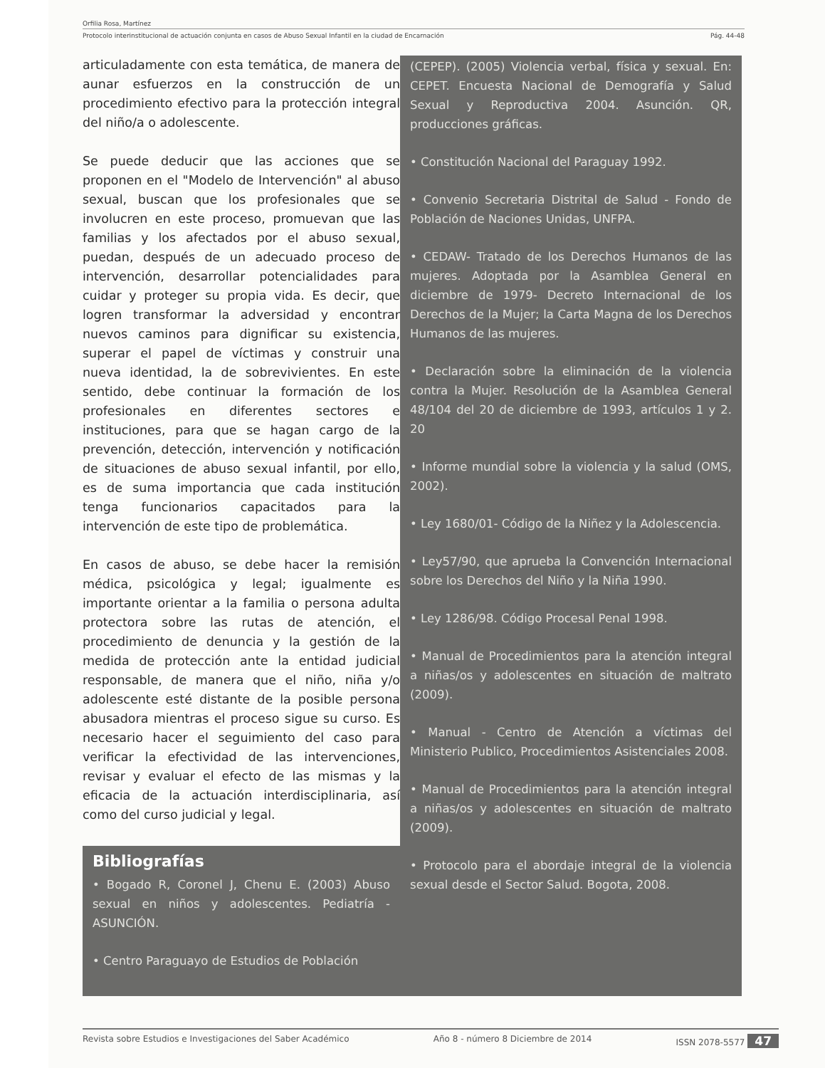Orfilia Rosa, Martínez
Protocolo interinstitucional de actuación conjunta en casos de Abuso Sexual Infantil en la ciudad de Encarnación Pág. 44-48
articuladamente con esta temática, de manera de aunar esfuerzos en la construcción de un procedimiento efectivo para la protección integral del niño/a o adolescente.
Se puede deducir que las acciones que se proponen en el "Modelo de Intervención" al abuso sexual, buscan que los profesionales que se involucren en este proceso, promuevan que las familias y los afectados por el abuso sexual, puedan, después de un adecuado proceso de intervención, desarrollar potencialidades para cuidar y proteger su propia vida. Es decir, que logren transformar la adversidad y encontrar nuevos caminos para dignificar su existencia, superar el papel de víctimas y construir una nueva identidad, la de sobrevivientes. En este sentido, debe continuar la formación de los profesionales en diferentes sectores e instituciones, para que se hagan cargo de la prevención, detección, intervención y notificación de situaciones de abuso sexual infantil, por ello, es de suma importancia que cada institución tenga funcionarios capacitados para la intervención de este tipo de problemática.
En casos de abuso, se debe hacer la remisión médica, psicológica y legal; igualmente es importante orientar a la familia o persona adulta protectora sobre las rutas de atención, el procedimiento de denuncia y la gestión de la medida de protección ante la entidad judicial responsable, de manera que el niño, niña y/o adolescente esté distante de la posible persona abusadora mientras el proceso sigue su curso. Es necesario hacer el seguimiento del caso para verificar la efectividad de las intervenciones, revisar y evaluar el efecto de las mismas y la eficacia de la actuación interdisciplinaria, así como del curso judicial y legal.
Bibliografías
• Bogado R, Coronel J, Chenu E. (2003) Abuso sexual en niños y adolescentes. Pediatría - ASUNCIÓN.
• Centro Paraguayo de Estudios de Población
(CEPEP). (2005) Violencia verbal, física y sexual. En: CEPET. Encuesta Nacional de Demografía y Salud Sexual y Reproductiva 2004. Asunción. QR, producciones gráficas.
• Constitución Nacional del Paraguay 1992.
• Convenio Secretaria Distrital de Salud - Fondo de Población de Naciones Unidas, UNFPA.
• CEDAW- Tratado de los Derechos Humanos de las mujeres. Adoptada por la Asamblea General en diciembre de 1979- Decreto Internacional de los Derechos de la Mujer; la Carta Magna de los Derechos Humanos de las mujeres.
• Declaración sobre la eliminación de la violencia contra la Mujer. Resolución de la Asamblea General 48/104 del 20 de diciembre de 1993, artículos 1 y 2. 20
• Informe mundial sobre la violencia y la salud (OMS, 2002).
• Ley 1680/01- Código de la Niñez y la Adolescencia.
• Ley57/90, que aprueba la Convención Internacional sobre los Derechos del Niño y la Niña 1990.
• Ley 1286/98. Código Procesal Penal 1998.
• Manual de Procedimientos para la atención integral a niñas/os y adolescentes en situación de maltrato (2009).
• Manual - Centro de Atención a víctimas del Ministerio Publico, Procedimientos Asistenciales 2008.
• Manual de Procedimientos para la atención integral a niñas/os y adolescentes en situación de maltrato (2009).
• Protocolo para el abordaje integral de la violencia sexual desde el Sector Salud. Bogota, 2008.
Revista sobre Estudios e Investigaciones del Saber Académico Año 8 - número 8 Diciembre de 2014 ISSN 2078-5577 47